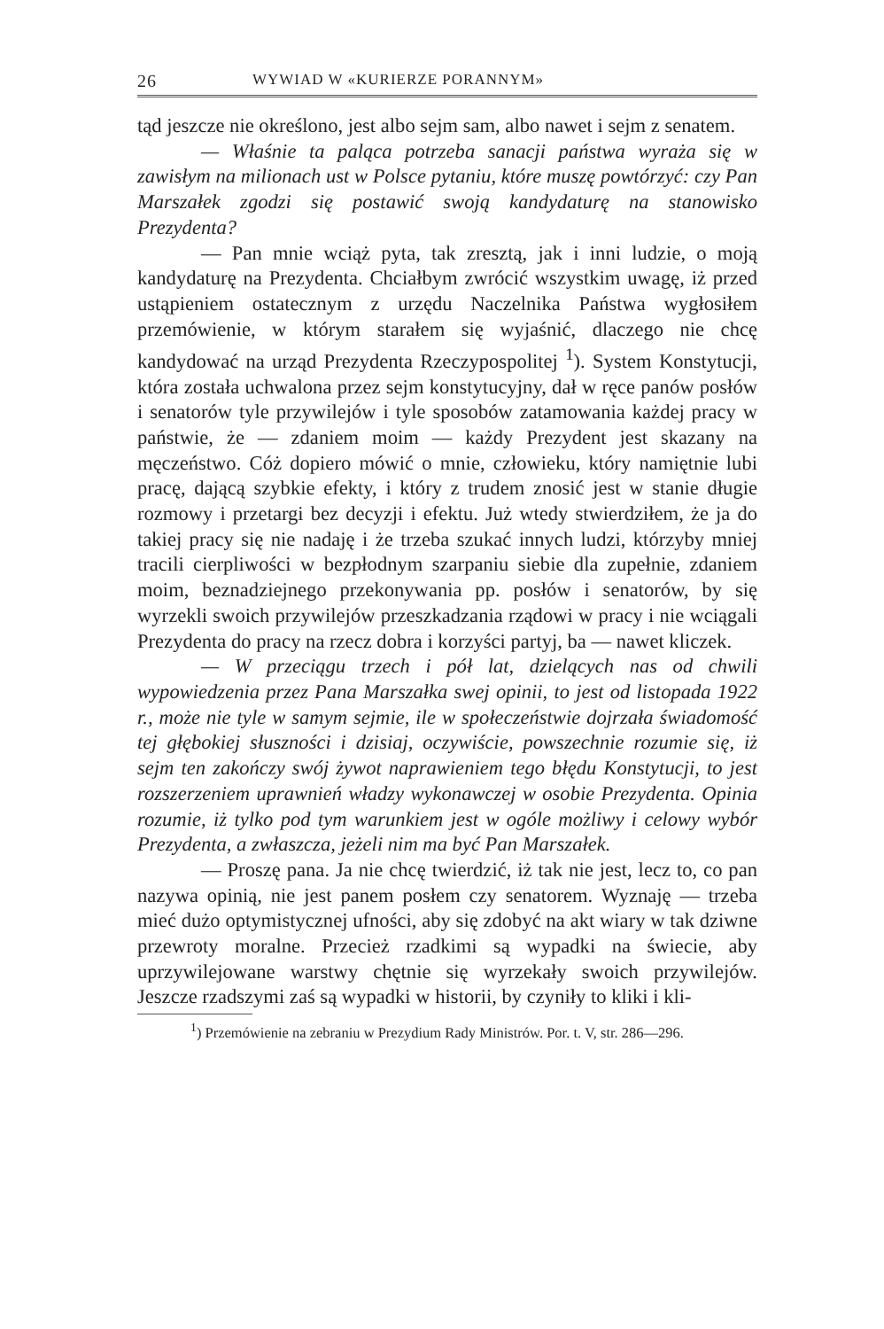26 WYWIAD W «KURIERZE PORANNYM»
tąd jeszcze nie określono, jest albo sejm sam, albo nawet i sejm z senatem.
— Właśnie ta paląca potrzeba sanacji państwa wyraża się w zawisłym na milionach ust w Polsce pytaniu, które muszę powtórzyć: czy Pan Marszałek zgodzi się postawić swoją kandydaturę na stanowisko Prezydenta?
— Pan mnie wciąż pyta, tak zresztą, jak i inni ludzie, o moją kandydaturę na Prezydenta. Chciałbym zwrócić wszystkim uwagę, iż przed ustąpieniem ostatecznym z urzędu Naczelnika Państwa wygłosiłem przemówienie, w którym starałem się wyjaśnić, dlaczego nie chcę kandydować na urząd Prezydenta Rzeczypospolitej <sup>1</sup>). System Konstytucji, która została uchwalona przez sejm konstytucyjny, dał w ręce panów posłów i senatorów tyle przywilejów i tyle sposobów zatamowania każdej pracy w państwie, że — zdaniem moim — każdy Prezydent jest skazany na męczeństwo. Cóż dopiero mówić o mnie, człowieku, który namiętnie lubi pracę, dającą szybkie efekty, i który z trudem znosić jest w stanie długie rozmowy i przetargi bez decyzji i efektu. Już wtedy stwierdziłem, że ja do takiej pracy się nie nadaję i że trzeba szukać innych ludzi, którzyby mniej tracili cierpliwości w bezpłodnym szarpaniu siebie dla zupełnie, zdaniem moim, beznadziejnego przekonywania pp. posłów i senatorów, by się wyrzekli swoich przywilejów przeszkadzania rządowi w pracy i nie wciągali Prezydenta do pracy na rzecz dobra i korzyści partyj, ba — nawet kliczek.
— W przeciągu trzech i pół lat, dzielących nas od chwili wypowiedzenia przez Pana Marszałka swej opinii, to jest od listopada 1922 r., może nie tyle w samym sejmie, ile w społeczeństwie dojrzała świadomość tej głębokiej słuszności i dzisiaj, oczywiście, powszechnie rozumie się, iż sejm ten zakończy swój żywot naprawieniem tego błędu Konstytucji, to jest rozszerzeniem uprawnień władzy wykonawczej w osobie Prezydenta. Opinia rozumie, iż tylko pod tym warunkiem jest w ogóle możliwy i celowy wybór Prezydenta, a zwłaszcza, jeżeli nim ma być Pan Marszałek.
— Proszę pana. Ja nie chcę twierdzić, iż tak nie jest, lecz to, co pan nazywa opinią, nie jest panem posłem czy senatorem. Wyznaję — trzeba mieć dużo optymistycznej ufności, aby się zdobyć na akt wiary w tak dziwne przewroty moralne. Przecież rzadkimi są wypadki na świecie, aby uprzywilejowane warstwy chętnie się wyrzekały swoich przywilejów. Jeszcze rzadszymi zaś są wypadki w historii, by czyniły to kliki i kli-
<sup>1</sup>) Przemówienie na zebraniu w Prezydium Rady Ministrów. Por. t. V, str. 286—296.